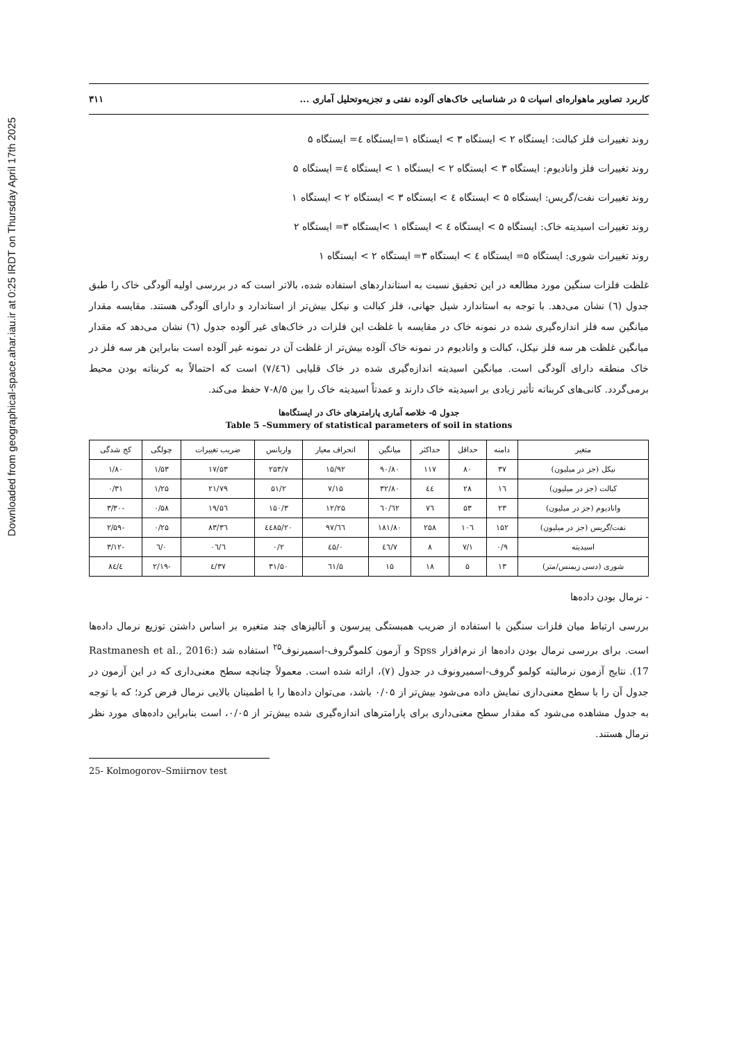Downloaded from geographical-space.ahar.iau.ir at 0:25 IRDT on Thursday April 17th 2025
کاربرد تصاویر ماهواره‌ای اسپات ۵ در شناسایی خاک‌های آلوده نفتی و تجزیه‌وتحلیل آماری ... ۳۱۱
روند تغییرات فلز کبالت: ایستگاه ۲ > ایستگاه ۳ > ایستگاه ۱=ایستگاه ٤= ایستگاه ۵
روند تغییرات فلز وانادیوم: ایستگاه ۳ > ایستگاه ۲ > ایستگاه ۱ > ایستگاه ٤= ایستگاه ۵
روند تغییرات نفت/گریس: ایستگاه ۵ > ایستگاه ٤ > ایستگاه ۳ > ایستگاه ۲ > ایستگاه ۱
روند تغییرات اسیدیته خاک: ایستگاه ۵ > ایستگاه ٤ > ایستگاه ۱ >ایستگاه ۳= ایستگاه ۲
روند تغییرات شوری: ایستگاه ۵= ایستگاه ٤ > ایستگاه ۳= ایستگاه ۲ > ایستگاه ۱
غلظت فلزات سنگین مورد مطالعه در این تحقیق نسبت به استانداردهای استفاده شده، بالاتر است که در بررسی اولیه آلودگی خاک را طبق جدول (٦) نشان می‌دهد. با توجه به استاندارد شیل جهانی، فلز کبالت و نیکل بیش‌تر از استاندارد و دارای آلودگی هستند. مقایسه مقدار میانگین سه فلز اندازه‌گیری شده در نمونه خاک در مقایسه با غلظت این فلزات در خاک‌های غیر آلوده جدول (٦) نشان می‌دهد که مقدار میانگین غلظت هر سه فلز نیکل، کبالت و وانادیوم در نمونه خاک آلوده بیش‌تر از غلظت آن در نمونه غیر آلوده است بنابراین هر سه فلز در خاک منطقه دارای آلودگی است. میانگین اسیدیته اندازه‌گیری شده در خاک قلیایی (۷/٤٦) است که احتمالاً به کربناته بودن محیط برمی‌گردد. کانی‌های کربناته تأثیر زیادی بر اسیدیته خاک دارند و عمدتاً اسیدیته خاک را بین ۸/۵-۷ حفظ می‌کند.
جدول ۵- خلاصه آماری پارامترهای خاک در ایستگاه‌ها
Table 5 –Summery of statistical parameters of soil in stations
| متغیر | دامنه | حداقل | حداکثر | میانگین | انحراف معیار | واریانس | ضریب تغییرات | چولگی | کج شدگی |
| --- | --- | --- | --- | --- | --- | --- | --- | --- | --- |
| نیکل (جز در میلیون) | ۳۷ | ۸۰ | ۱۱۷ | ۹۰/۸۰ | ۱۵/۹۲ | ۲۵۳/۷ | ۱۷/۵۳ | ۱/۵۳ | ۱/۸۰ |
| کبالت (جز در میلیون) | ۱٦ | ۲۸ | ٤٤ | ۳۲/۸۰ | ۷/۱۵ | ۵۱/۲ | ۲۱/۷۹ | ۱/۲۵ | ۰/۳۱ |
| وانادیوم (جز در میلیون) | ۲۳ | ۵۳ | ۷٦ | ٦۲/٦۰ | ۱۲/۲۵ | ۱۵۰/۳ | ۱۹/۵٦ | ۰/۵۸ | -۳/۳۰ |
| نفت/گریس (جز در میلیون) | ۱۵۲ | ۱۰٦ | ۲۵۸ | ۱۸۱/۸۰ | ٦٦/۹۷ | ٤٤۸۵/۲۰ | ۳٦/۸۳ | ۰/۲۵ | -۲/۵۹ |
| اسیدیته | ۰/۹ | ۷/۱ | ۸ | ۷/٤٦ | ۰/٤۵ | ۰/۲ | ٦/۰٦ | ۰/٦ | -۳/۱۲ |
| شوری (دسی زیمنس/متر) | ۱۳ | ۵ | ۱۸ | ۱۵ | ۵/٦۱ | ۳۱/۵۰ | ۳۷/٤ | -۲/۱۹ | ٤/۸٤ |
- نرمال بودن داده‌ها
بررسی ارتباط میان فلزات سنگین با استفاده از ضریب همبستگی پیرسون و آنالیزهای چند متغیره بر اساس داشتن توزیع نرمال داده‌ها است. برای بررسی نرمال بودن داده‌ها از نرم‌افزار Spss و آزمون کلموگروف-اسمیرنوف<sup>۲۵</sup> استفاده شد (Rastmanesh et al., 2016: 17). نتایج آزمون نرمالیته کولمو گروف-اسمیرونوف در جدول (۷)، ارائه شده است. معمولاً چنانچه سطح معنی‌داری که در این آزمون در جدول آن را با سطح معنی‌داری نمایش داده می‌شود بیش‌تر از ۰/۰۵ باشد، می‌توان داده‌ها را با اطمینان بالایی نرمال فرض کرد؛ که با توجه به جدول مشاهده می‌شود که مقدار سطح معنی‌داری برای پارامترهای اندازه‌گیری شده بیش‌تر از ۰/۰۵، است بنابراین داده‌های مورد نظر نرمال هستند.
25- Kolmogorov–Smiirnov test